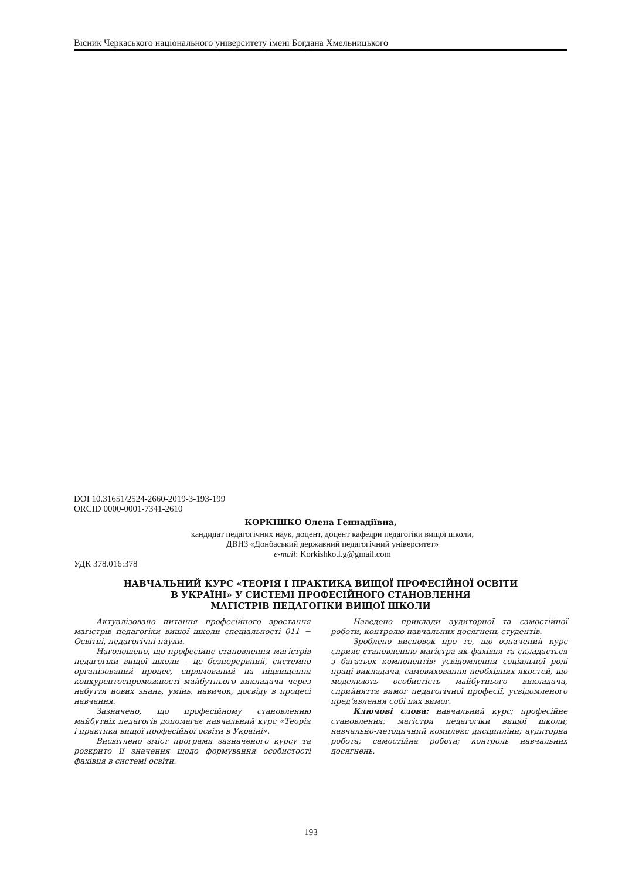Вісник Черкаського національного університету імені Богдана Хмельницького
DOI 10.31651/2524-2660-2019-3-193-199
ORCID 0000-0001-7341-2610
КОРКІШКО Олена Геннадіївна,
кандидат педагогічних наук, доцент, доцент кафедри педагогіки вищої школи,
ДВНЗ «Донбаський державний педагогічний університет»
e-mail: Korkishko.l.g@gmail.com
УДК 378.016:378
НАВЧАЛЬНИЙ КУРС «ТЕОРІЯ І ПРАКТИКА ВИЩОЇ ПРОФЕСІЙНОЇ ОСВІТИ
В УКРАЇНІ» У СИСТЕМІ ПРОФЕСІЙНОГО СТАНОВЛЕННЯ
МАГІСТРІВ ПЕДАГОГІКИ ВИЩОЇ ШКОЛИ
Актуалізовано питання професійного зростання магістрів педагогіки вищої школи спеціальності 011 − Освітні, педагогічні науки.
Наголошено, що професійне становлення магістрів педагогіки вищої школи – це безперервний, системно організований процес, спрямований на підвищення конкурентоспроможності майбутнього викладача через набуття нових знань, умінь, навичок, досвіду в процесі навчання.
Зазначено, що професійному становленню майбутніх педагогів допомагає навчальний курс «Теорія і практика вищої професійної освіти в Україні».
Висвітлено зміст програми зазначеного курсу та розкрито її значення щодо формування особистості фахівця в системі освіти.
Наведено приклади аудиторної та самостійної роботи, контролю навчальних досягнень студентів.
Зроблено висновок про те, що означений курс сприяє становленню магістра як фахівця та складається з багатьох компонентів: усвідомлення соціальної ролі праці викладача, самовиховання необхідних якостей, що моделюють особистість майбутнього викладача, сприйняття вимог педагогічної професії, усвідомленого пред’явлення собі цих вимог.
Ключові слова: навчальний курс; професійне становлення; магістри педагогіки вищої школи; навчально-методичний комплекс дисципліни; аудиторна робота; самостійна робота; контроль навчальних досягнень.
193